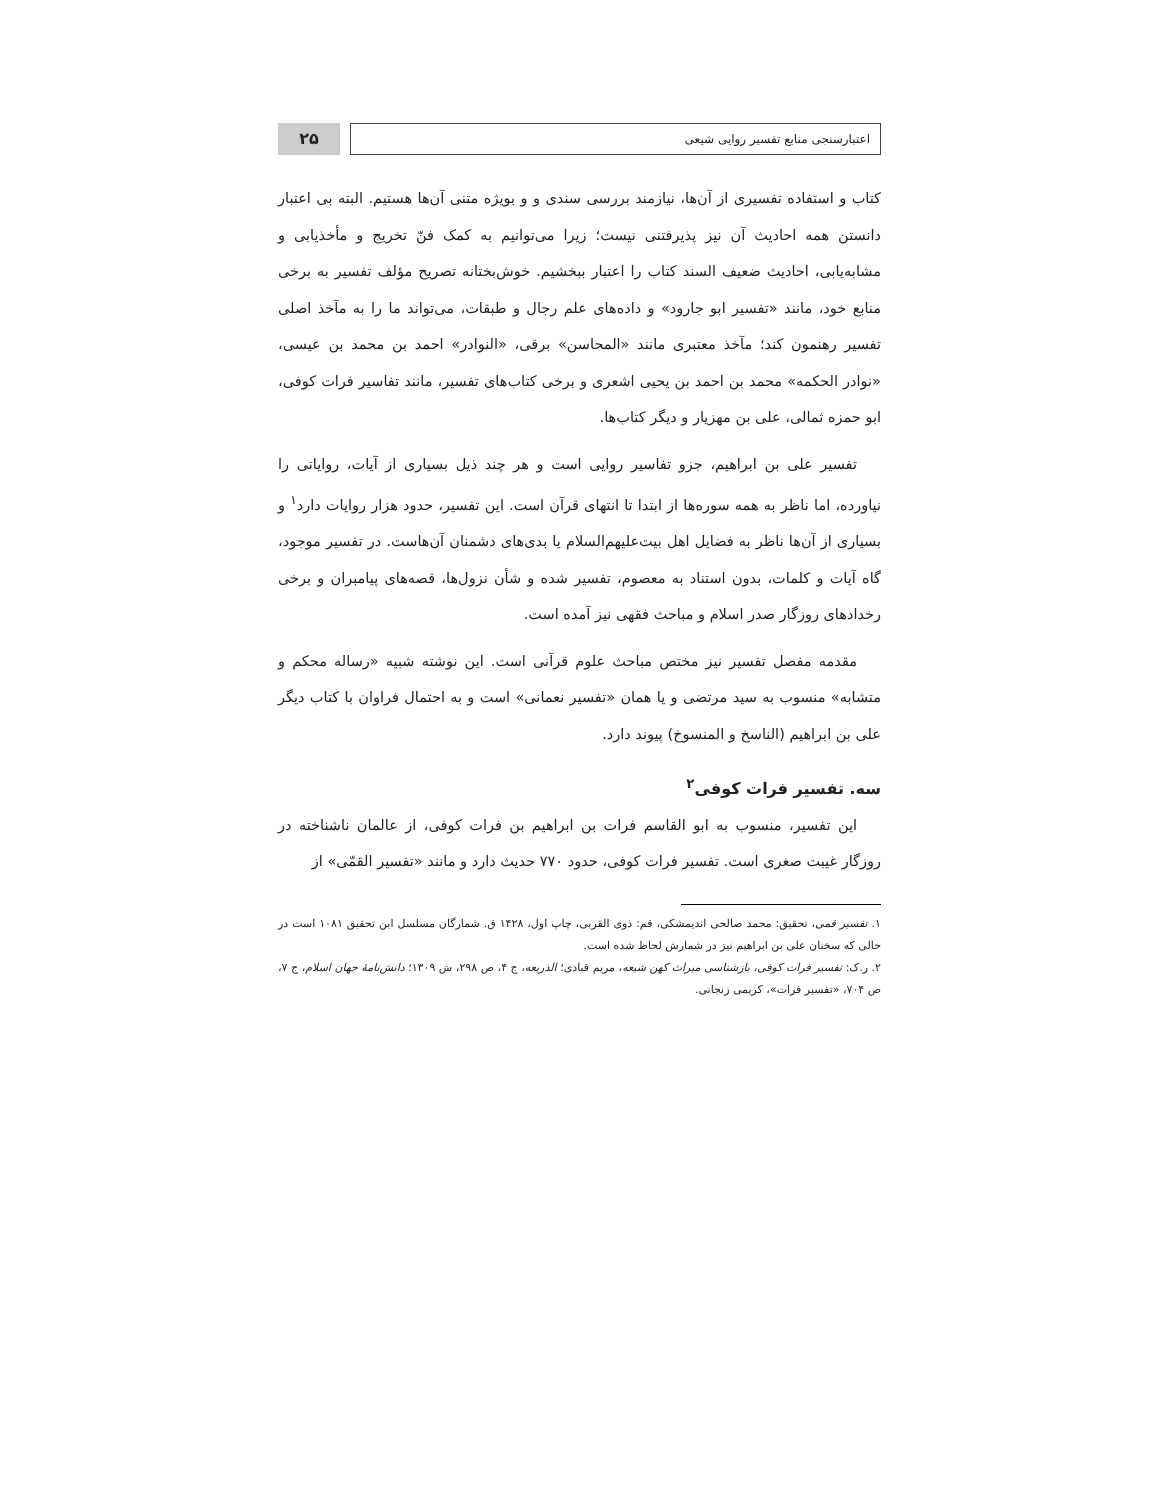اعتبارسنجی منابع تفسیر روایی شیعی
۲۵
کتاب و استفاده تفسیری از آن‌ها، نیازمند بررسی سندی و و بویژه متنی آن‌ها هستیم. البته بی اعتبار دانستن همه احادیث آن نیز پذیرفتنی نیست؛ زیرا می‌توانیم به کمک فنّ تخریج و مأخذیابی و مشابه‌یابی، احادیث ضعیف السند کتاب را اعتبار ببخشیم. خوش‌بختانه تصریح مؤلف تفسیر به برخی منابع خود، مانند «تفسیر ابو جارود» و داده‌های علم رجال و طبقات، می‌تواند ما را به مآخذ اصلی تفسیر رهنمون کند؛ مآخذ معتبری مانند «المحاسن» برقی، «النوادر» احمد بن محمد بن عیسی، «نوادر الحکمه» محمد بن احمد بن یحیی اشعری و برخی کتاب‌های تفسیر، مانند تفاسیر فرات کوفی، ابو حمزه ثمالی، علی بن مهزیار و دیگر کتاب‌ها.
تفسیر علی بن ابراهیم، جزو تفاسیر روایی است و هر چند ذیل بسیاری از آیات، روایاتی را نیاورده، اما ناظر به همه سوره‌ها از ابتدا تا انتهای قرآن است. این تفسیر، حدود هزار روایات دارد<sup>۱</sup> و بسیاری از آن‌ها ناظر به فضایل اهل بیت‌علیهم‌السلام یا بدی‌های دشمنان آن‌هاست. در تفسیر موجود، گاه آیات و کلمات، بدون استناد به معصوم، تفسیر شده و شأن نزول‌ها، قصه‌های پیامبران و برخی رخدادهای روزگار صدر اسلام و مباحث فقهی نیز آمده است.
مقدمه مفصل تفسیر نیز مختص مباحث علوم قرآنی است. این نوشته شبیه «رساله محکم و متشابه» منسوب به سید مرتضی و یا همان «تفسیر نعمانی» است و به احتمال فراوان با کتاب دیگر علی بن ابراهیم (الناسخ و المنسوخ) پیوند دارد.
سه. تفسیر فرات کوفی<sup>۲</sup>
این تفسیر، منسوب به ابو القاسم فرات بن ابراهیم بن فرات کوفی، از عالمان ناشناخته در روزگار غیبت صغری است. تفسیر فرات کوفی، حدود ۷۷۰ حدیث دارد و مانند «تفسیر القمّی» از
۱. تفسیر قمی، تحقیق: محمد صالحی اندیمشکی، قم: ذوی القربی، چاپ اول، ۱۴۲۸ ق. شمارگان مسلسل این تحقیق ۱۰۸۱ است در حالی که سخنان علی بن ابراهیم نیز در شمارش لحاظ شده است.
۲. ر.ک: تفسیر فرات کوفی، بازشناسی میراث کهن شیعه، مریم قبادی؛ الذریعه، ج ۴، ص ۲۹۸، ش ۱۳۰۹؛ دانش‌نامهٔ جهان اسلام، ج ۷، ص ۷۰۴، «تفسیر فرات»، کریمی زنجانی.